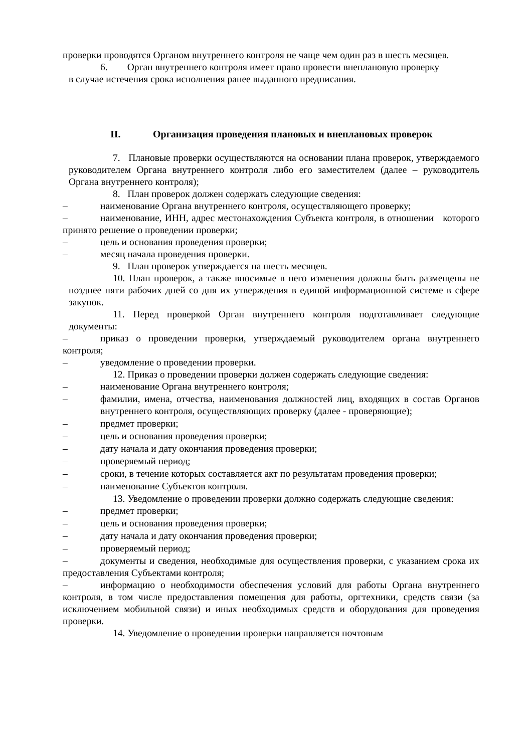проверки проводятся Органом внутреннего контроля не чаще чем один раз в шесть месяцев.
6. Орган внутреннего контроля имеет право провести внеплановую проверку
в случае истечения срока исполнения ранее выданного предписания.
II. Организация проведения плановых и внеплановых проверок
7. Плановые проверки осуществляются на основании плана проверок, утверждаемого руководителем Органа внутреннего контроля либо его заместителем (далее – руководитель Органа внутреннего контроля);
8. План проверок должен содержать следующие сведения:
– наименование Органа внутреннего контроля, осуществляющего проверку;
– наименование, ИНН, адрес местонахождения Субъекта контроля, в отношении которого принято решение о проведении проверки;
– цель и основания проведения проверки;
– месяц начала проведения проверки.
9. План проверок утверждается на шесть месяцев.
10. План проверок, а также вносимые в него изменения должны быть размещены не позднее пяти рабочих дней со дня их утверждения в единой информационной системе в сфере закупок.
11. Перед проверкой Орган внутреннего контроля подготавливает следующие документы:
– приказ о проведении проверки, утверждаемый руководителем органа внутреннего контроля;
– уведомление о проведении проверки.
12. Приказ о проведении проверки должен содержать следующие сведения:
– наименование Органа внутреннего контроля;
– фамилии, имена, отчества, наименования должностей лиц, входящих в состав Органов внутреннего контроля, осуществляющих проверку (далее - проверяющие);
– предмет проверки;
– цель и основания проведения проверки;
– дату начала и дату окончания проведения проверки;
– проверяемый период;
– сроки, в течение которых составляется акт по результатам проведения проверки;
– наименование Субъектов контроля.
13. Уведомление о проведении проверки должно содержать следующие сведения:
– предмет проверки;
– цель и основания проведения проверки;
– дату начала и дату окончания проведения проверки;
– проверяемый период;
– документы и сведения, необходимые для осуществления проверки, с указанием срока их предоставления Субъектами контроля;
– информацию о необходимости обеспечения условий для работы Органа внутреннего контроля, в том числе предоставления помещения для работы, оргтехники, средств связи (за исключением мобильной связи) и иных необходимых средств и оборудования для проведения проверки.
14. Уведомление о проведении проверки направляется почтовым